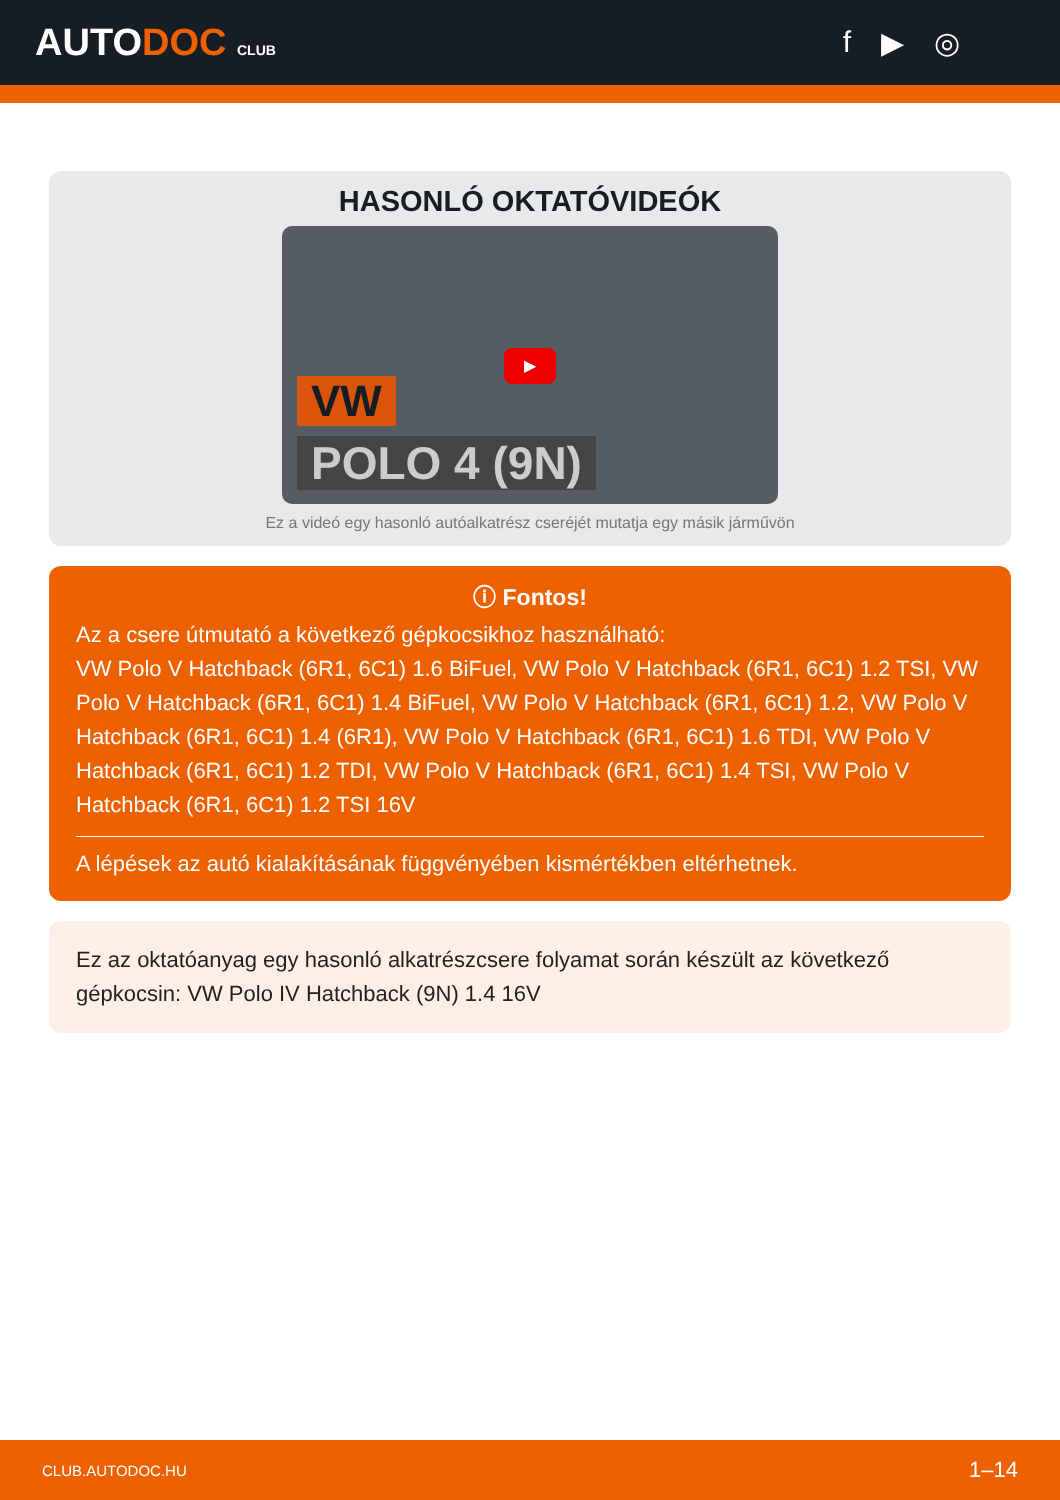AUTODOC CLUB
f ▶ ◎
HASONLÓ OKTATÓVIDEÓK
▶
VW
POLO 4 (9N)
Ez a videó egy hasonló autóalkatrész cseréjét mutatja egy másik járművön
ⓘ Fontos!
Az a csere útmutató a következő gépkocsikhoz használható:
VW Polo V Hatchback (6R1, 6C1) 1.6 BiFuel, VW Polo V Hatchback (6R1, 6C1) 1.2 TSI, VW Polo V Hatchback (6R1, 6C1) 1.4 BiFuel, VW Polo V Hatchback (6R1, 6C1) 1.2, VW Polo V Hatchback (6R1, 6C1) 1.4 (6R1), VW Polo V Hatchback (6R1, 6C1) 1.6 TDI, VW Polo V Hatchback (6R1, 6C1) 1.2 TDI, VW Polo V Hatchback (6R1, 6C1) 1.4 TSI, VW Polo V Hatchback (6R1, 6C1) 1.2 TSI 16V
A lépések az autó kialakításának függvényében kismértékben eltérhetnek.
Ez az oktatóanyag egy hasonló alkatrészcsere folyamat során készült az következő gépkocsin: VW Polo IV Hatchback (9N) 1.4 16V
CLUB.AUTODOC.HU 1–14